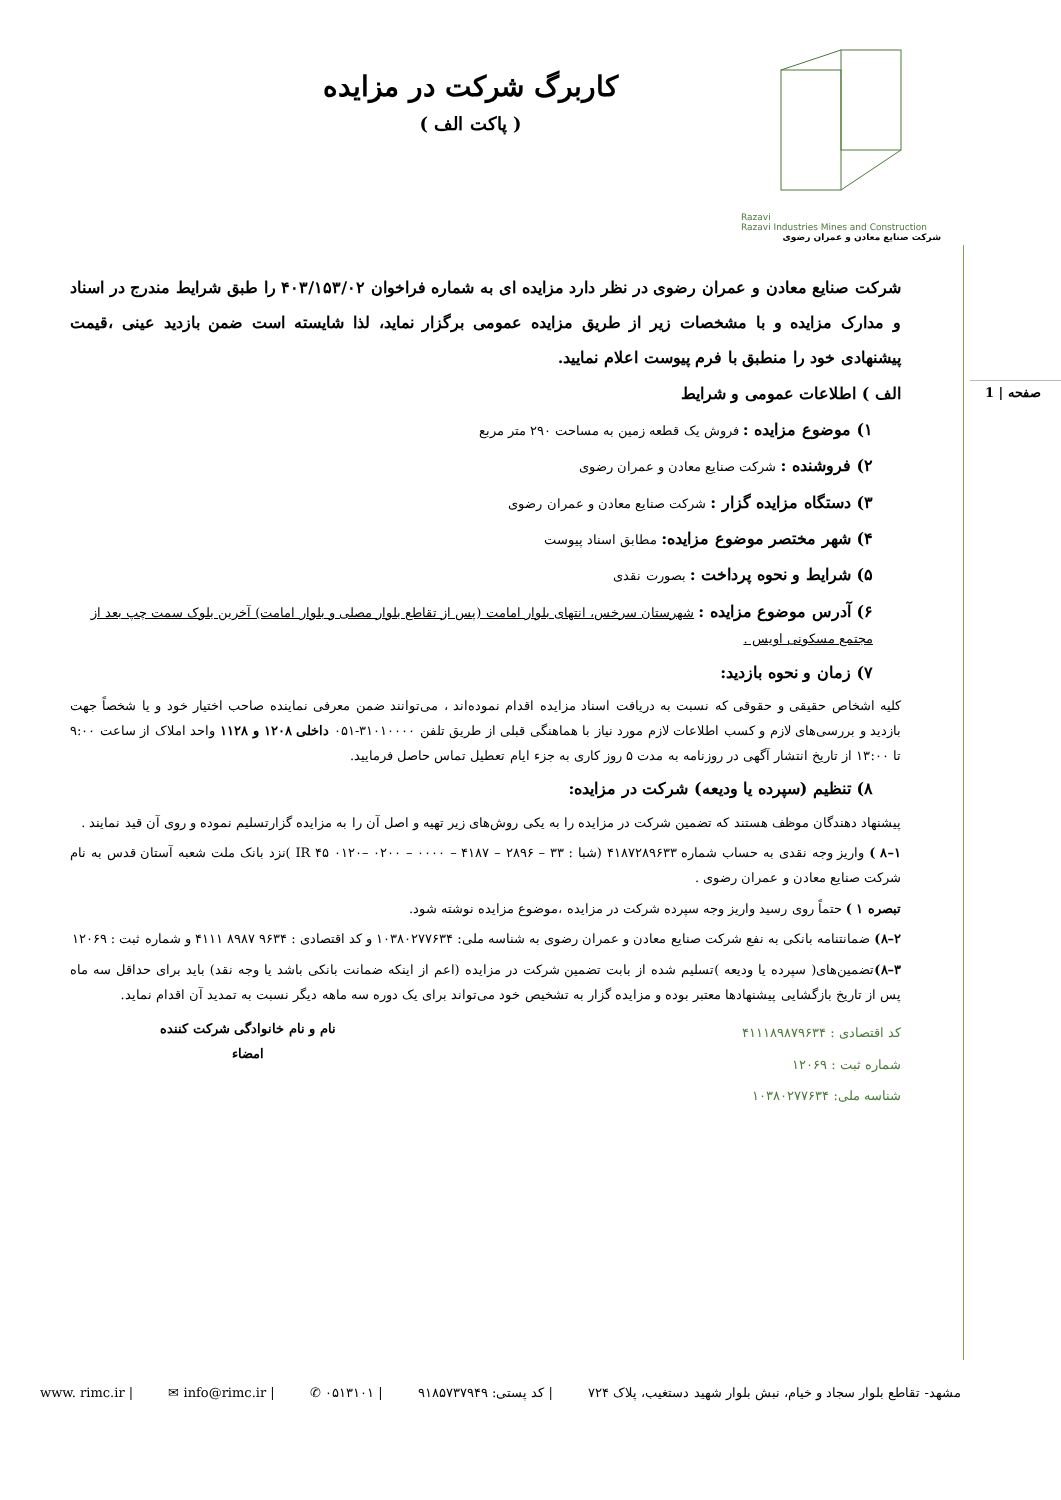صفحه | 1
Razavi
Razavi Industries Mines and Construction
شرکت صنایع معادن و عمران رضوی
کاربرگ شرکت در مزایده
( پاکت الف )
شرکت صنایع معادن و عمران رضوی در نظر دارد مزایده ای به شماره فراخوان ۴۰۳/۱۵۳/۰۲ را طبق شرایط مندرج در اسناد و مدارک مزایده و با مشخصات زیر از طریق مزایده عمومی برگزار نماید، لذا شایسته است ضمن بازدید عینی ،قیمت پیشنهادی خود را منطبق با فرم پیوست اعلام نمایید.
الف ) اطلاعات عمومی و شرایط
۱) موضوع مزایده : فروش یک قطعه زمین به مساحت ۲۹۰ متر مربع
۲) فروشنده : شرکت صنایع معادن و عمران رضوی
۳) دستگاه مزایده گزار : شرکت صنایع معادن و عمران رضوی
۴) شهر مختصر موضوع مزایده: مطابق اسناد پیوست
۵) شرایط و نحوه پرداخت : بصورت نقدی
۶) آدرس موضوع مزایده : شهرستان سرخس، انتهای بلوار امامت (پس از تقاطع بلوار مصلی و بلوار امامت) آخرین بلوک سمت چپ بعد از مجتمع مسکونی اویس .
۷) زمان و نحوه بازدید:
کلیه اشخاص حقیقی و حقوقی که نسبت به دریافت اسناد مزایده اقدام نموده‌اند ، می‌توانند ضمن معرفی نماینده صاحب اختیار خود و یا شخصاً جهت بازدید و بررسی‌های لازم و کسب اطلاعات لازم مورد نیاز با هماهنگی قبلی از طریق تلفن ۳۱۰۱۰۰۰۰-۰۵۱ داخلی ۱۲۰۸ و ۱۱۲۸ واحد املاک از ساعت ۹:۰۰ تا ۱۳:۰۰ از تاریخ انتشار آگهی در روزنامه به مدت ۵ روز کاری به جزء ایام تعطیل تماس حاصل فرمایید.
۸) تنظیم (سپرده یا ودیعه) شرکت در مزایده:
پیشنهاد دهندگان موظف هستند که تضمین شرکت در مزایده را به یکی روش‌های زیر تهیه و اصل آن را به مزایده گزارتسلیم نموده و روی آن قید نمایند .
۱–۸ ) واریز وجه نقدی به حساب شماره ۴۱۸۷۲۸۹۶۳۳ (شبا : IR ۴۵ ۰۱۲۰– ۰۲۰۰ – ۰۰۰۰ – ۴۱۸۷ – ۲۸۹۶ – ۳۳ )نزد بانک ملت شعبه آستان قدس به نام شرکت صنایع معادن و عمران رضوی .
تبصره ۱ ) حتماً روی رسید واریز وجه سپرده شرکت در مزایده ،موضوع مزایده نوشته شود.
۲–۸) ضمانتنامه بانکی به نفع شرکت صنایع معادن و عمران رضوی به شناسه ملی: ۱۰۳۸۰۲۷۷۶۳۴ و کد اقتصادی : ۹۶۳۴ ۸۹۸۷ ۴۱۱۱ و شماره ثبت : ۱۲۰۶۹
۳–۸) تضمین‌های( سپرده یا ودیعه )تسلیم شده از بابت تضمین شرکت در مزایده (اعم از اینکه ضمانت بانکی باشد یا وجه نقد) باید برای حداقل سه ماه پس از تاریخ بازگشایی پیشنهادها معتبر بوده و مزایده گزار به تشخیص خود می‌تواند برای یک دوره سه ماهه دیگر نسبت به تمدید آن اقدام نماید.
کد اقتصادی : ۴۱۱۱۸۹۸۷۹۶۳۴
شماره ثبت : ۱۲۰۶۹
شناسه ملی: ۱۰۳۸۰۲۷۷۶۳۴
نام و نام خانوادگی شرکت کننده
امضاء
مشهد- تقاطع بلوار سجاد و خیام، نبش بلوار شهید دستغیب، پلاک ۷۲۴ | کد پستی: ۹۱۸۵۷۳۷۹۴۹ | ۰۵۱۳۱۰۱ ✆ | info@rimc.ir ✉ | www. rimc.ir